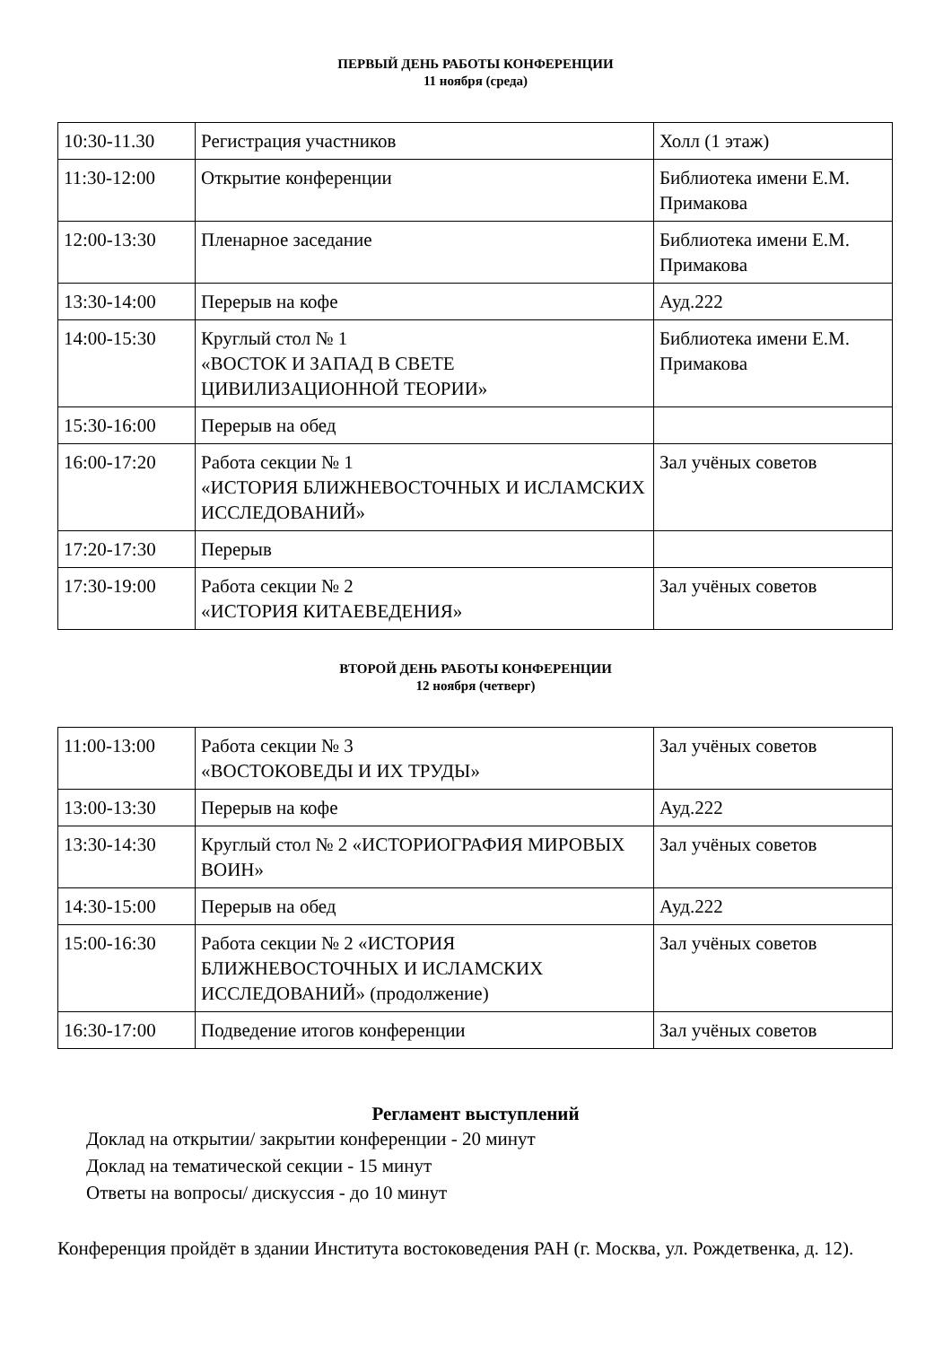ПЕРВЫЙ ДЕНЬ РАБОТЫ КОНФЕРЕНЦИИ
11 ноября (среда)
| 10:30-11.30 | Регистрация участников | Холл (1 этаж) |
| 11:30-12:00 | Открытие конференции | Библиотека имени Е.М. Примакова |
| 12:00-13:30 | Пленарное заседание | Библиотека имени Е.М. Примакова |
| 13:30-14:00 | Перерыв на кофе | Ауд.222 |
| 14:00-15:30 | Круглый стол № 1 «ВОСТОК И ЗАПАД В СВЕТЕ ЦИВИЛИЗАЦИОННОЙ ТЕОРИИ» | Библиотека имени Е.М. Примакова |
| 15:30-16:00 | Перерыв на обед | |
| 16:00-17:20 | Работа секции № 1 «ИСТОРИЯ БЛИЖНЕВОСТОЧНЫХ И ИСЛАМСКИХ ИССЛЕДОВАНИЙ» | Зал учёных советов |
| 17:20-17:30 | Перерыв | |
| 17:30-19:00 | Работа секции № 2 «ИСТОРИЯ КИТАЕВЕДЕНИЯ» | Зал учёных советов |
ВТОРОЙ ДЕНЬ РАБОТЫ КОНФЕРЕНЦИИ
12 ноября (четверг)
| 11:00-13:00 | Работа секции № 3 «ВОСТОКОВЕДЫ И ИХ ТРУДЫ» | Зал учёных советов |
| 13:00-13:30 | Перерыв на кофе | Ауд.222 |
| 13:30-14:30 | Круглый стол № 2 «ИСТОРИОГРАФИЯ МИРОВЫХ ВОИН» | Зал учёных советов |
| 14:30-15:00 | Перерыв на обед | Ауд.222 |
| 15:00-16:30 | Работа секции № 2 «ИСТОРИЯ БЛИЖНЕВОСТОЧНЫХ И ИСЛАМСКИХ ИССЛЕДОВАНИЙ» (продолжение) | Зал учёных советов |
| 16:30-17:00 | Подведение итогов конференции | Зал учёных советов |
Регламент выступлений
Доклад на открытии/ закрытии конференции - 20 минут
Доклад на тематической секции - 15 минут
Ответы на вопросы/ дискуссия - до 10 минут
Конференция пройдёт в здании Института востоковедения РАН (г. Москва, ул. Рождетвенка, д. 12).